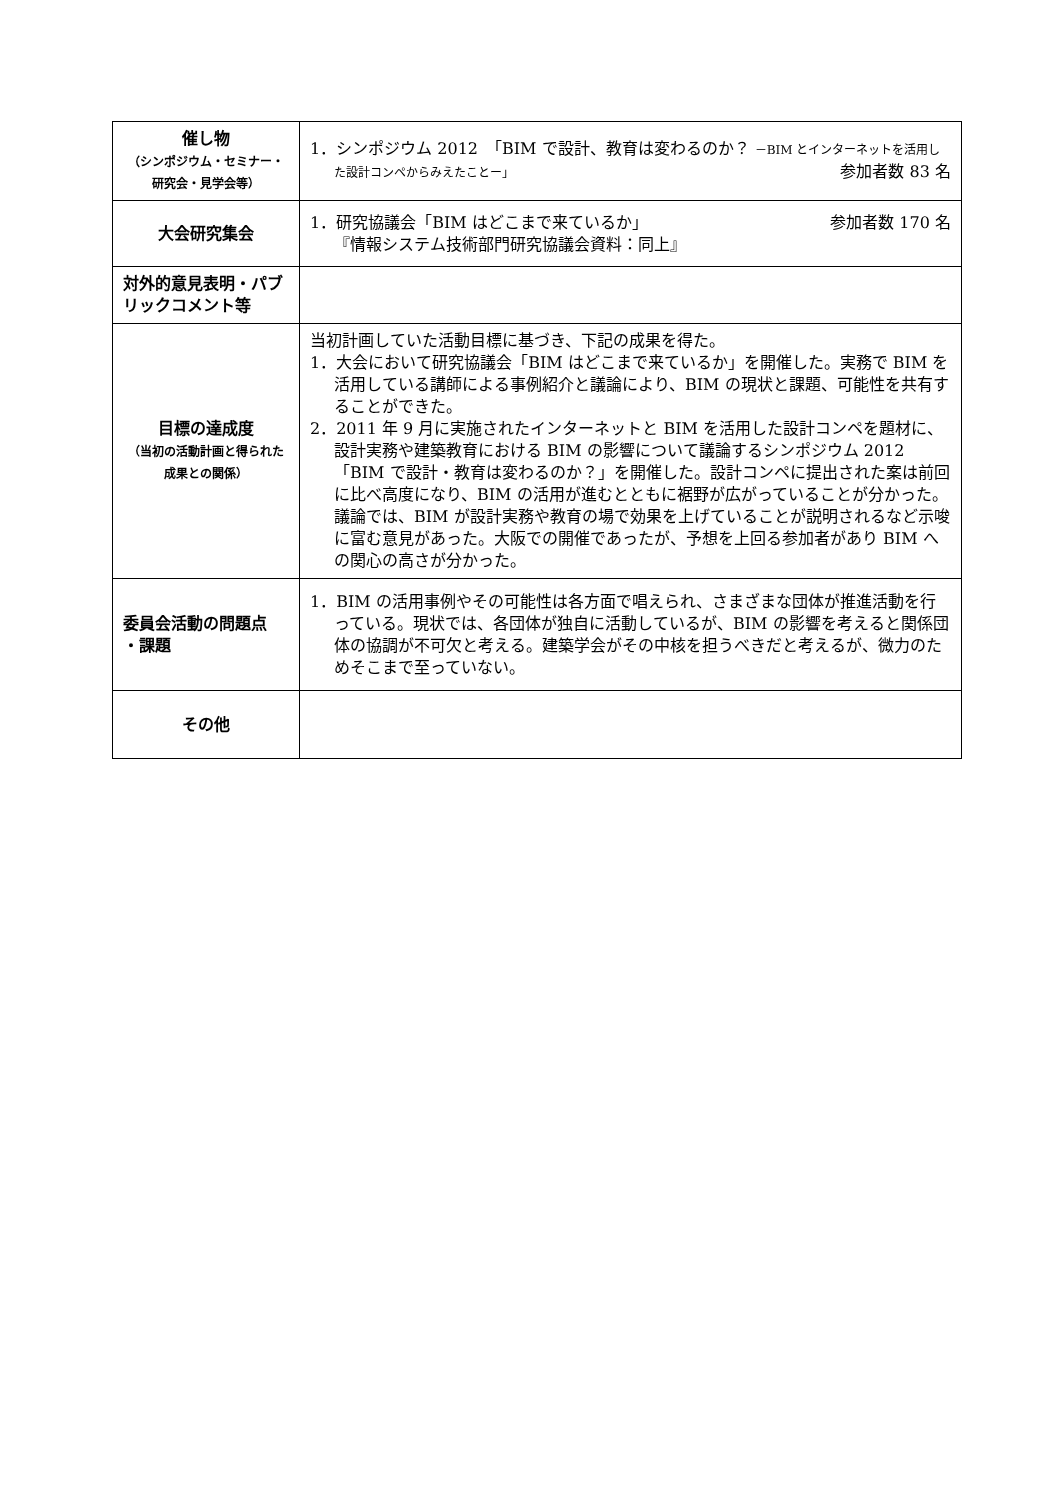| 催し物 （シンポジウム・セミナー・研究会・見学会等） | 1．シンポジウム 2012 「BIM で設計、教育は変わるのか？ －BIM とインターネットを活用した設計コンペからみえたことー」 参加者数 83 名 |
| 大会研究集会 | 1．研究協議会「BIM はどこまで来ているか」 参加者数 170 名 『情報システム技術部門研究協議会資料：同上』 |
| 対外的意見表明・パブリックコメント等 | |
| 目標の達成度 （当初の活動計画と得られた成果との関係） | 当初計画していた活動目標に基づき、下記の成果を得た。 1．大会において研究協議会「BIM はどこまで来ているか」を開催した。実務で BIM を活用している講師による事例紹介と議論により、BIM の現状と課題、可能性を共有することができた。 2．2011 年 9 月に実施されたインターネットと BIM を活用した設計コンペを題材に、設計実務や建築教育における BIM の影響について議論するシンポジウム 2012「BIM で設計・教育は変わるのか？」を開催した。設計コンペに提出された案は前回に比べ高度になり、BIM の活用が進むとともに裾野が広がっていることが分かった。議論では、BIM が設計実務や教育の場で効果を上げていることが説明されるなど示唆に富む意見があった。大阪での開催であったが、予想を上回る参加者があり BIM への関心の高さが分かった。 |
| 委員会活動の問題点 ・課題 | 1．BIM の活用事例やその可能性は各方面で唱えられ、さまざまな団体が推進活動を行っている。現状では、各団体が独自に活動しているが、BIM の影響を考えると関係団体の協調が不可欠と考える。建築学会がその中核を担うべきだと考えるが、微力のためそこまで至っていない。 |
| その他 | |